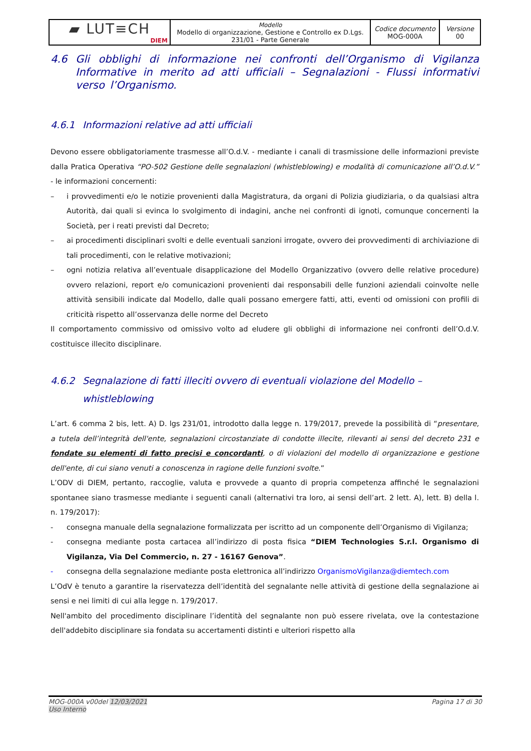| ▰ LUT≡CH DIEM | Modello Modello di organizzazione, Gestione e Controllo ex D.Lgs. 231/01 - Parte Generale | Codice documento MOG-000A | Versione 00 |
4.6 Gli obblighi di informazione nei confronti dell’Organismo di Vigilanza Informative in merito ad atti ufficiali – Segnalazioni - Flussi informativi verso l’Organismo.
4.6.1 Informazioni relative ad atti ufficiali
Devono essere obbligatoriamente trasmesse all’O.d.V. - mediante i canali di trasmissione delle informazioni previste dalla Pratica Operativa “PO-502 Gestione delle segnalazioni (whistleblowing) e modalità di comunicazione all’O.d.V.” - le informazioni concernenti:
– i provvedimenti e/o le notizie provenienti dalla Magistratura, da organi di Polizia giudiziaria, o da qualsiasi altra Autorità, dai quali si evinca lo svolgimento di indagini, anche nei confronti di ignoti, comunque concernenti la Società, per i reati previsti dal Decreto;
– ai procedimenti disciplinari svolti e delle eventuali sanzioni irrogate, ovvero dei provvedimenti di archiviazione di tali procedimenti, con le relative motivazioni;
– ogni notizia relativa all’eventuale disapplicazione del Modello Organizzativo (ovvero delle relative procedure) ovvero relazioni, report e/o comunicazioni provenienti dai responsabili delle funzioni aziendali coinvolte nelle attività sensibili indicate dal Modello, dalle quali possano emergere fatti, atti, eventi od omissioni con profili di criticità rispetto all’osservanza delle norme del Decreto
Il comportamento commissivo od omissivo volto ad eludere gli obblighi di informazione nei confronti dell’O.d.V. costituisce illecito disciplinare.
4.6.2 Segnalazione di fatti illeciti ovvero di eventuali violazione del Modello – whistleblowing
L’art. 6 comma 2 bis, lett. A) D. lgs 231/01, introdotto dalla legge n. 179/2017, prevede la possibilità di “presentare, a tutela dell’integrità dell'ente, segnalazioni circostanziate di condotte illecite, rilevanti ai sensi del decreto 231 e fondate su elementi di fatto precisi e concordanti, o di violazioni del modello di organizzazione e gestione dell'ente, di cui siano venuti a conoscenza in ragione delle funzioni svolte.”
L’ODV di DIEM, pertanto, raccoglie, valuta e provvede a quanto di propria competenza affinché le segnalazioni spontanee siano trasmesse mediante i seguenti canali (alternativi tra loro, ai sensi dell’art. 2 lett. A), lett. B) della l. n. 179/2017):
- consegna manuale della segnalazione formalizzata per iscritto ad un componente dell’Organismo di Vigilanza;
- consegna mediante posta cartacea all’indirizzo di posta fisica “DIEM Technologies S.r.l. Organismo di Vigilanza, Via Del Commercio, n. 27 - 16167 Genova”.
- consegna della segnalazione mediante posta elettronica all’indirizzo OrganismoVigilanza@diemtech.com
L’OdV è tenuto a garantire la riservatezza dell’identità del segnalante nelle attività di gestione della segnalazione ai sensi e nei limiti di cui alla legge n. 179/2017.
Nell'ambito del procedimento disciplinare l’identità del segnalante non può essere rivelata, ove la contestazione dell'addebito disciplinare sia fondata su accertamenti distinti e ulteriori rispetto alla
MOG-000A v00del 12/03/2021
Uso Interno
Pagina 17 di 30